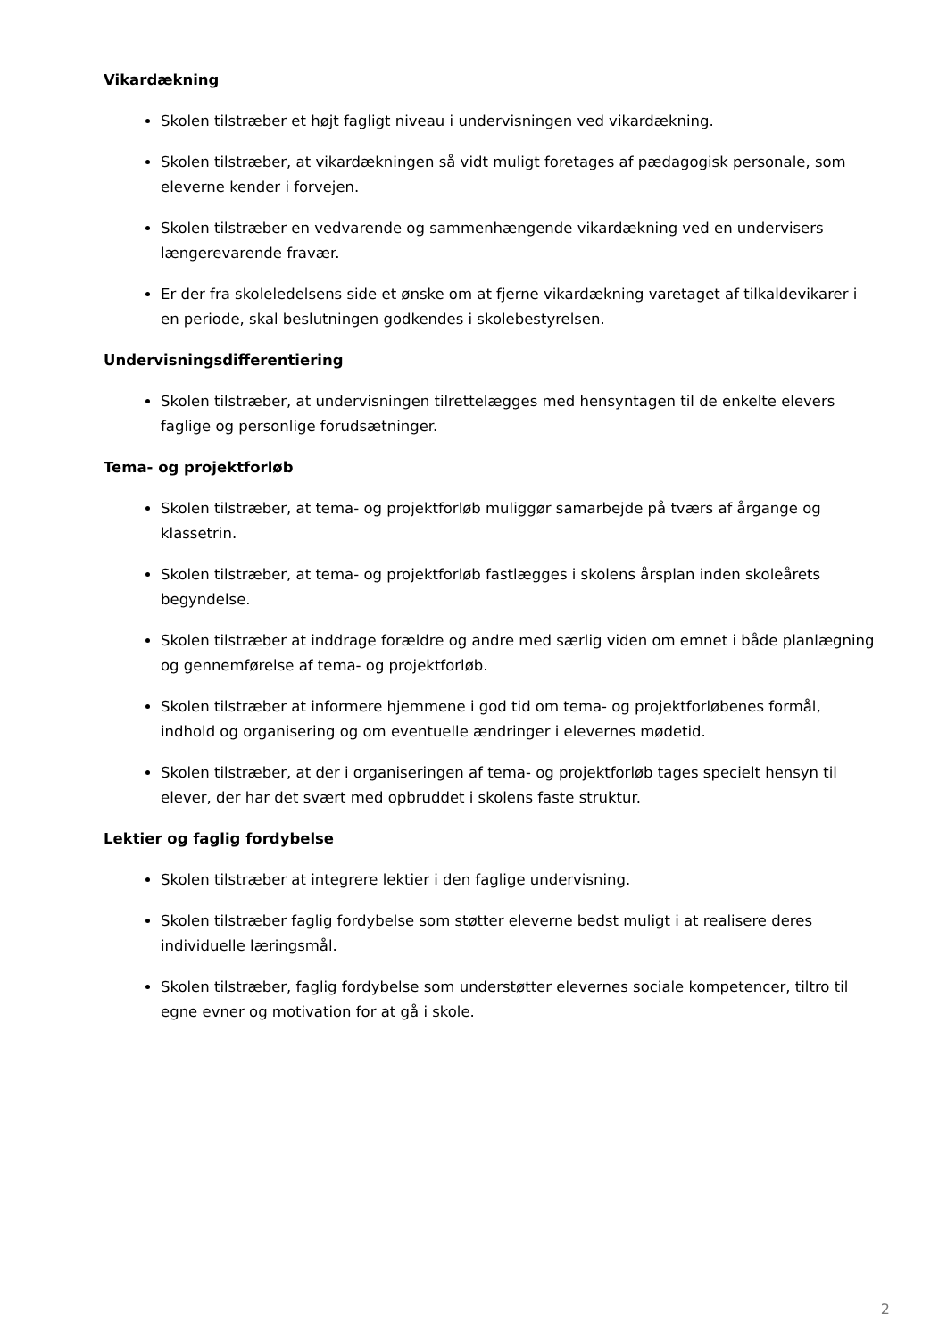Vikardækning
Skolen tilstræber et højt fagligt niveau i undervisningen ved vikardækning.
Skolen tilstræber, at vikardækningen så vidt muligt foretages af pædagogisk personale, som eleverne kender i forvejen.
Skolen tilstræber en vedvarende og sammenhængende vikardækning ved en undervisers længerevarende fravær.
Er der fra skoleledelsens side et ønske om at fjerne vikardækning varetaget af tilkaldevikarer i en periode, skal beslutningen godkendes i skolebestyrelsen.
Undervisningsdifferentiering
Skolen tilstræber, at undervisningen tilrettelægges med hensyntagen til de enkelte elevers faglige og personlige forudsætninger.
Tema- og projektforløb
Skolen tilstræber, at tema- og projektforløb muliggør samarbejde på tværs af årgange og klassetrin.
Skolen tilstræber, at tema- og projektforløb fastlægges i skolens årsplan inden skoleårets begyndelse.
Skolen tilstræber at inddrage forældre og andre med særlig viden om emnet i både planlægning og gennemførelse af tema- og projektforløb.
Skolen tilstræber at informere hjemmene i god tid om tema- og projektforløbenes formål, indhold og organisering og om eventuelle ændringer i elevernes mødetid.
Skolen tilstræber, at der i organiseringen af tema- og projektforløb tages specielt hensyn til elever, der har det svært med opbruddet i skolens faste struktur.
Lektier og faglig fordybelse
Skolen tilstræber at integrere lektier i den faglige undervisning.
Skolen tilstræber faglig fordybelse som støtter eleverne bedst muligt i at realisere deres individuelle læringsmål.
Skolen tilstræber, faglig fordybelse som understøtter elevernes sociale kompetencer, tiltro til egne evner og motivation for at gå i skole.
2